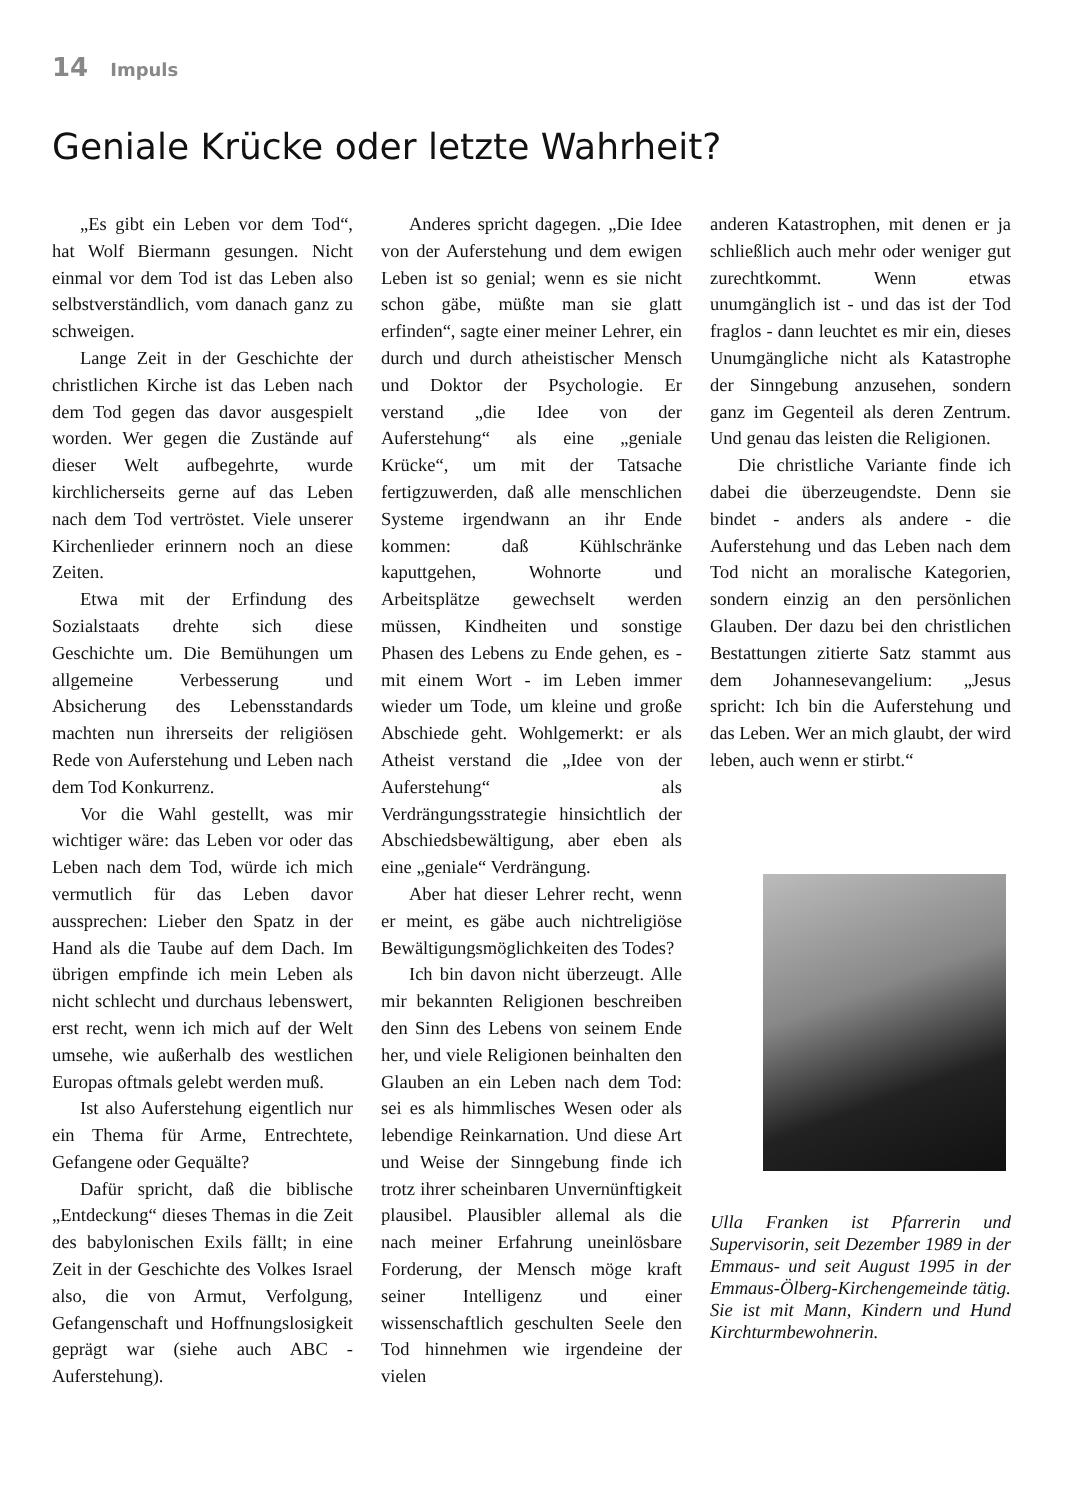14 Impuls
Geniale Krücke oder letzte Wahrheit?
„Es gibt ein Leben vor dem Tod“, hat Wolf Biermann gesungen. Nicht einmal vor dem Tod ist das Leben also selbstverständlich, vom danach ganz zu schweigen.
Lange Zeit in der Geschichte der christlichen Kirche ist das Leben nach dem Tod gegen das davor ausgespielt worden. Wer gegen die Zustände auf dieser Welt aufbegehrte, wurde kirchlicherseits gerne auf das Leben nach dem Tod vertröstet. Viele unserer Kirchenlieder erinnern noch an diese Zeiten.
Etwa mit der Erfindung des Sozialstaats drehte sich diese Geschichte um. Die Bemühungen um allgemeine Verbesserung und Absicherung des Lebensstandards machten nun ihrerseits der religiösen Rede von Auferstehung und Leben nach dem Tod Konkurrenz.
Vor die Wahl gestellt, was mir wichtiger wäre: das Leben vor oder das Leben nach dem Tod, würde ich mich vermutlich für das Leben davor aussprechen: Lieber den Spatz in der Hand als die Taube auf dem Dach. Im übrigen empfinde ich mein Leben als nicht schlecht und durchaus lebenswert, erst recht, wenn ich mich auf der Welt umsehe, wie außerhalb des westlichen Europas oftmals gelebt werden muß.
Ist also Auferstehung eigentlich nur ein Thema für Arme, Entrechtete, Gefangene oder Gequälte?
Dafür spricht, daß die biblische „Entdeckung“ dieses Themas in die Zeit des babylonischen Exils fällt; in eine Zeit in der Geschichte des Volkes Israel also, die von Armut, Verfolgung, Gefangenschaft und Hoffnungslosigkeit geprägt war (siehe auch ABC - Auferstehung).
Anderes spricht dagegen. „Die Idee von der Auferstehung und dem ewigen Leben ist so genial; wenn es sie nicht schon gäbe, müßte man sie glatt erfinden“, sagte einer meiner Lehrer, ein durch und durch atheistischer Mensch und Doktor der Psychologie. Er verstand „die Idee von der Auferstehung“ als eine „geniale Krücke“, um mit der Tatsache fertigzuwerden, daß alle menschlichen Systeme irgendwann an ihr Ende kommen: daß Kühlschränke kaputtgehen, Wohnorte und Arbeitsplätze gewechselt werden müssen, Kindheiten und sonstige Phasen des Lebens zu Ende gehen, es - mit einem Wort - im Leben immer wieder um Tode, um kleine und große Abschiede geht. Wohlgemerkt: er als Atheist verstand die „Idee von der Auferstehung“ als Verdrängungsstrategie hinsichtlich der Abschiedsbewältigung, aber eben als eine „geniale“ Verdrängung.
Aber hat dieser Lehrer recht, wenn er meint, es gäbe auch nichtreligiöse Bewältigungsmöglichkeiten des Todes?
Ich bin davon nicht überzeugt. Alle mir bekannten Religionen beschreiben den Sinn des Lebens von seinem Ende her, und viele Religionen beinhalten den Glauben an ein Leben nach dem Tod: sei es als himmlisches Wesen oder als lebendige Reinkarnation. Und diese Art und Weise der Sinngebung finde ich trotz ihrer scheinbaren Unvernünftigkeit plausibel. Plausibler allemal als die nach meiner Erfahrung uneinlösbare Forderung, der Mensch möge kraft seiner Intelligenz und einer wissenschaftlich geschulten Seele den Tod hinnehmen wie irgendeine der vielen
anderen Katastrophen, mit denen er ja schließlich auch mehr oder weniger gut zurechtkommt. Wenn etwas unumgänglich ist - und das ist der Tod fraglos - dann leuchtet es mir ein, dieses Unumgängliche nicht als Katastrophe der Sinngebung anzusehen, sondern ganz im Gegenteil als deren Zentrum. Und genau das leisten die Religionen.
Die christliche Variante finde ich dabei die überzeugendste. Denn sie bindet - anders als andere - die Auferstehung und das Leben nach dem Tod nicht an moralische Kategorien, sondern einzig an den persönlichen Glauben. Der dazu bei den christlichen Bestattungen zitierte Satz stammt aus dem Johannesevangelium: „Jesus spricht: Ich bin die Auferstehung und das Leben. Wer an mich glaubt, der wird leben, auch wenn er stirbt.“
Ulla Franken ist Pfarrerin und Supervisorin, seit Dezember 1989 in der Emmaus- und seit August 1995 in der Emmaus-Ölberg-Kirchengemeinde tätig. Sie ist mit Mann, Kindern und Hund Kirchturmbewohnerin.